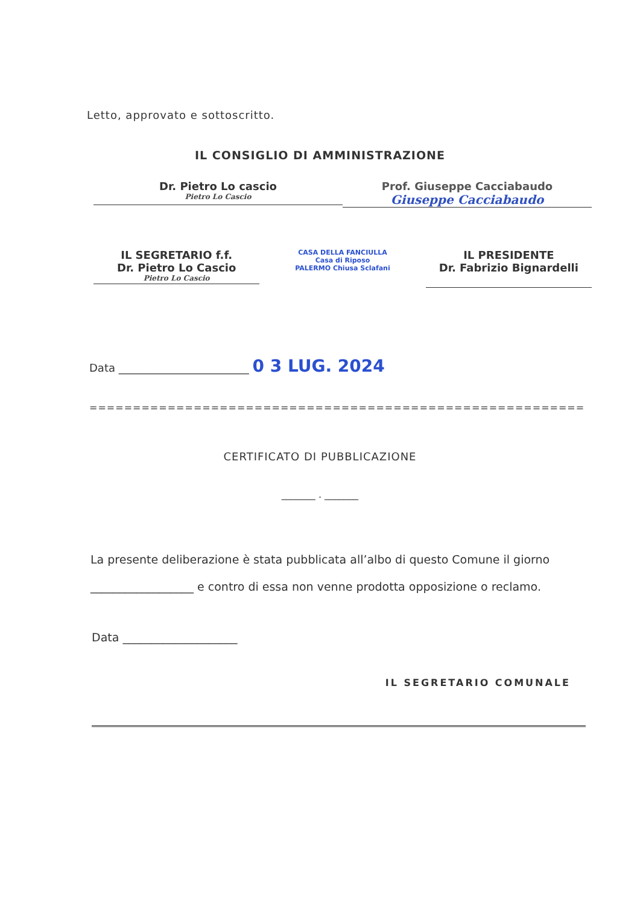Letto, approvato e sottoscritto.
IL CONSIGLIO DI AMMINISTRAZIONE
Dr. Pietro Lo cascio
Pietro Lo Cascio
Prof. Giuseppe Cacciabaudo
Giuseppe Cacciabaudo
IL SEGRETARIO f.f.
Dr. Pietro Lo Cascio
Pietro Lo Cascio
CASA DELLA FANCIULLA
Casa di Riposo
PALERMO Chiusa Sclafani
IL PRESIDENTE
Dr. Fabrizio Bignardelli
Data ________________________ 0 3 LUG. 2024
=========================================================
CERTIFICATO DI PUBBLICAZIONE
_______ . _______
La presente deliberazione è stata pubblicata all’albo di questo Comune il giorno
__________________ e contro di essa non venne prodotta opposizione o reclamo.
Data ____________________
IL SEGRETARIO COMUNALE